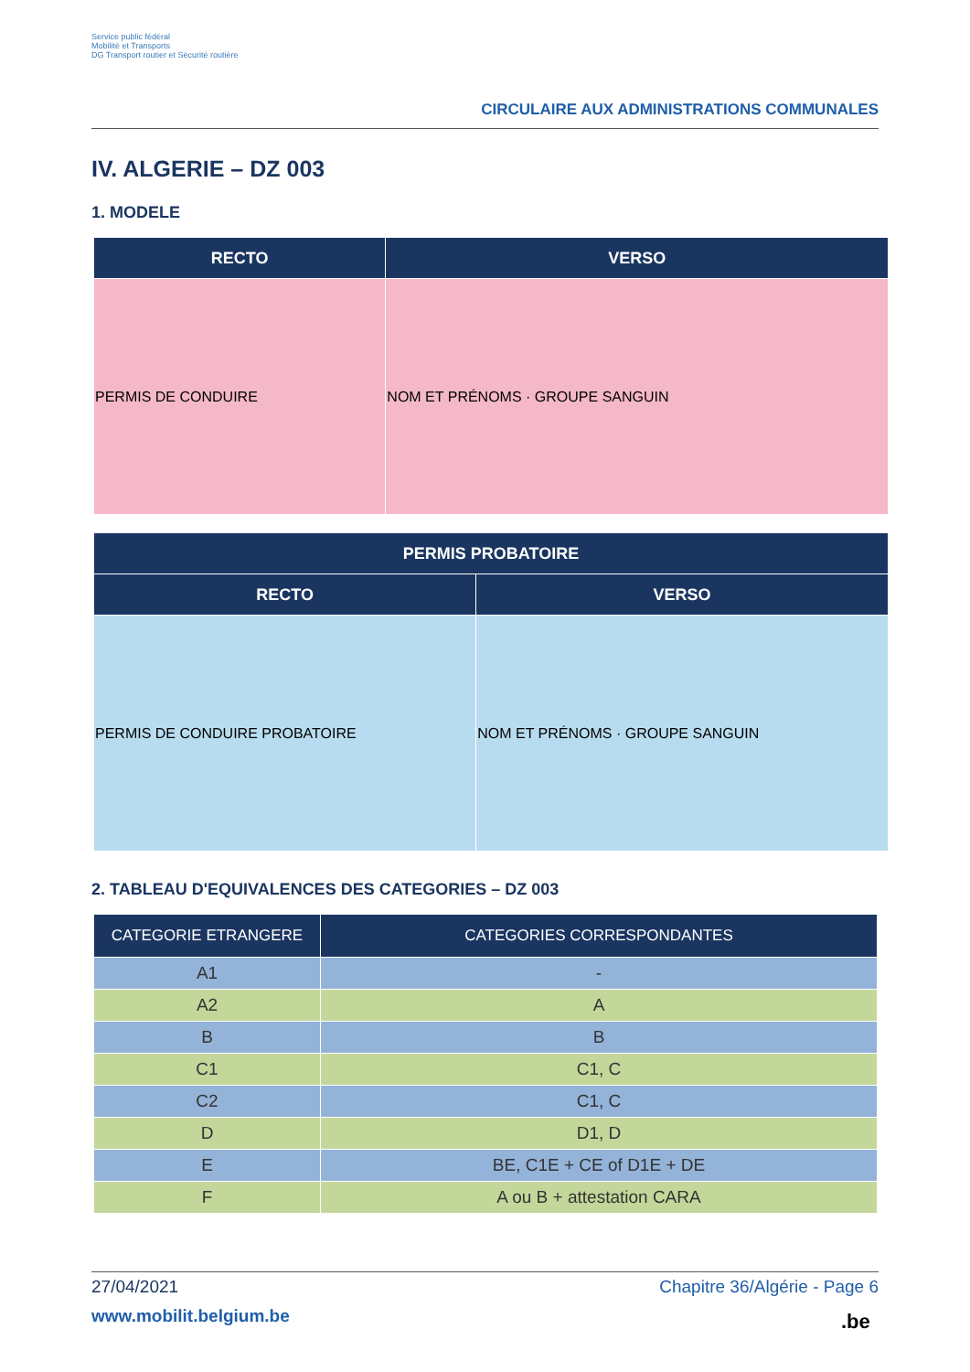Service public fédéral
Mobilité et Transports
DG Transport routier et Sécurité routière
CIRCULAIRE AUX ADMINISTRATIONS COMMUNALES
IV. ALGERIE – DZ 003
1. MODELE
| RECTO | VERSO |
| --- | --- |
| PERMIS DE CONDUIRE | NOM ET PRÉNOMS · GROUPE SANGUIN |
| PERMIS PROBATOIRE | |
| --- | --- |
| RECTO | VERSO |
| PERMIS DE CONDUIRE PROBATOIRE | NOM ET PRÉNOMS · GROUPE SANGUIN |
2. TABLEAU D'EQUIVALENCES DES CATEGORIES – DZ 003
| CATEGORIE ETRANGERE | CATEGORIES CORRESPONDANTES |
| --- | --- |
| A1 | - |
| A2 | A |
| B | B |
| C1 | C1, C |
| C2 | C1, C |
| D | D1, D |
| E | BE, C1E + CE of D1E + DE |
| F | A ou B + attestation CARA |
27/04/2021 Chapitre 36/Algérie - Page 6
www.mobilit.belgium.be .be